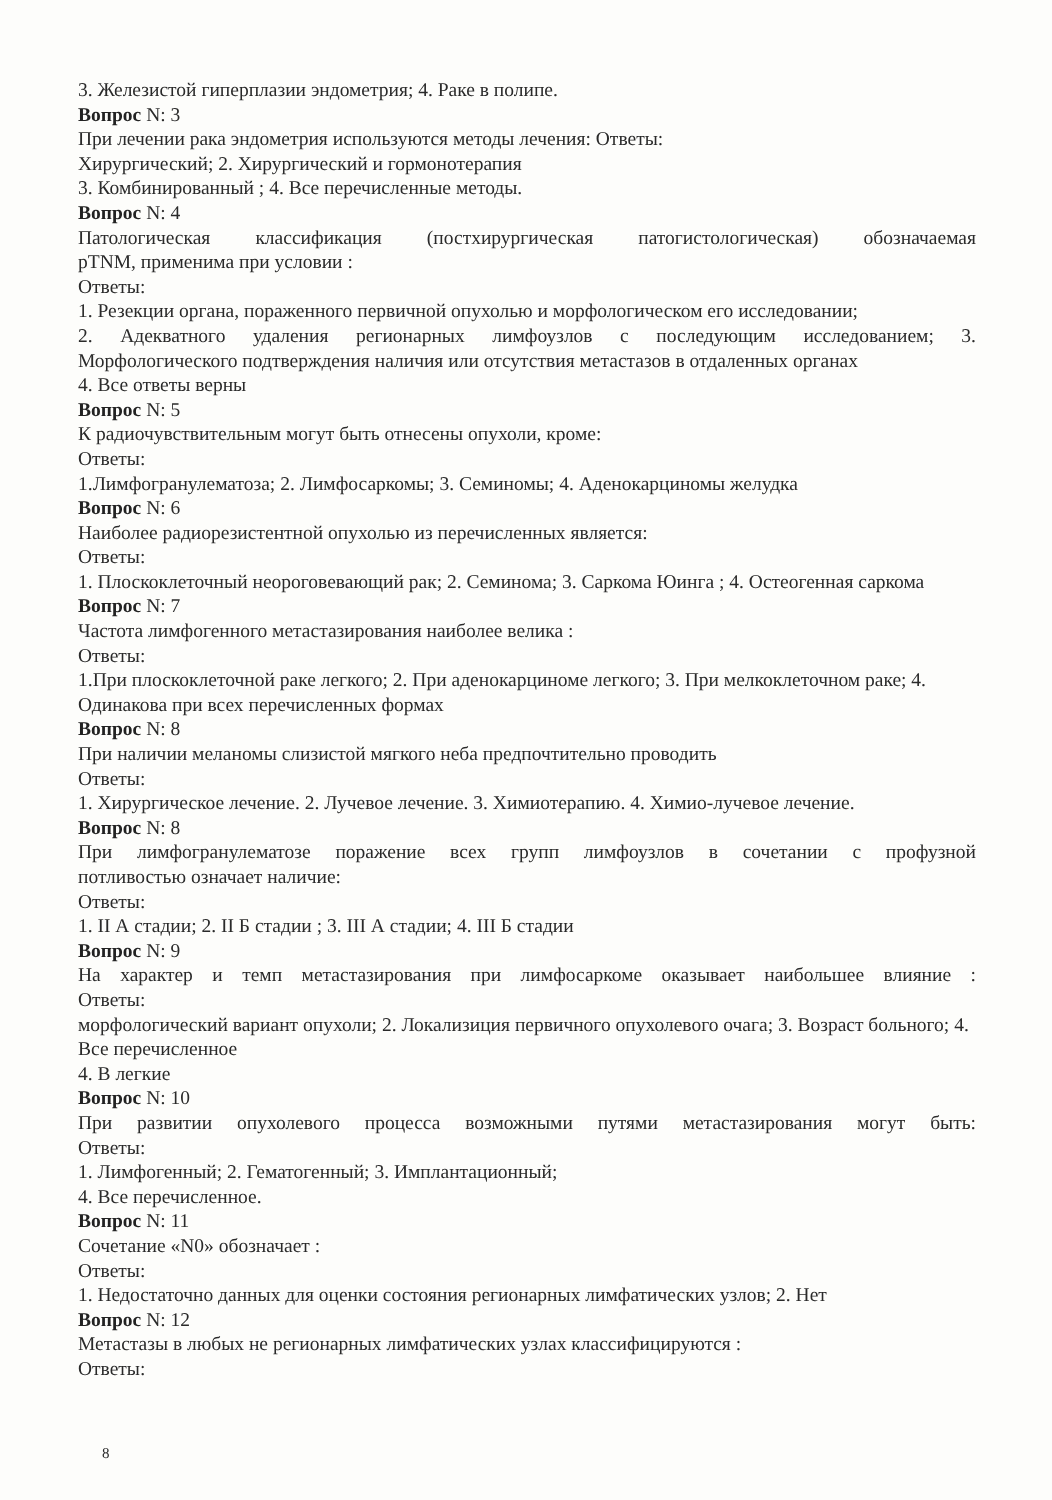3. Железистой гиперплазии эндометрия; 4. Раке в полипе.
Вопрос N: 3
При лечении рака эндометрия используются методы лечения: Ответы:
Хирургический; 2. Хирургический и гормонотерапия
3. Комбинированный ; 4. Все перечисленные методы.
Вопрос N: 4
Патологическая классификация (постхирургическая патогистологическая) обозначаемая
pTNM, применима при условии :
Ответы:
1. Резекции органа, пораженного первичной опухолью и морфологическом его исследовании;
2. Адекватного удаления регионарных лимфоузлов с последующим исследованием; 3.
Морфологического подтверждения наличия или отсутствия метастазов в отдаленных органах
4. Все ответы верны
Вопрос N: 5
К радиочувствительным могут быть отнесены опухоли, кроме:
Ответы:
1.Лимфогранулематоза; 2. Лимфосаркомы; 3. Семиномы; 4. Аденокарциномы желудка
Вопрос N: 6
Наиболее радиорезистентной опухолью из перечисленных является:
Ответы:
1. Плоскоклеточный неороговевающий рак; 2. Семинома; 3. Саркома Юинга ; 4. Остеогенная саркома
Вопрос N: 7
Частота лимфогенного метастазирования наиболее велика :
Ответы:
1.При плоскоклеточной раке легкого; 2. При аденокарциноме легкого; 3. При мелкоклеточном раке; 4. Одинакова при всех перечисленных формах
Вопрос N: 8
При наличии меланомы слизистой мягкого неба предпочтительно проводить
Ответы:
1. Хирургическое лечение. 2. Лучевое лечение. 3. Химиотерапию. 4. Химио-лучевое лечение.
Вопрос N: 8
При лимфогранулематозе поражение всех групп лимфоузлов в сочетании с профузной
потливостью означает наличие:
Ответы:
1. II А стадии; 2. II Б стадии ; 3. III А стадии; 4. III Б стадии
Вопрос N: 9
На характер и темп метастазирования при лимфосаркоме оказывает наибольшее влияние :
Ответы:
морфологический вариант опухоли; 2. Локализиция первичного опухолевого очага; 3. Возраст больного; 4. Все перечисленное
4. В легкие
Вопрос N: 10
При развитии опухолевого процесса возможными путями метастазирования могут быть:
Ответы:
1. Лимфогенный; 2. Гематогенный; 3. Имплантационный;
4. Все перечисленное.
Вопрос N: 11
Сочетание «N0» обозначает :
Ответы:
1. Недостаточно данных для оценки состояния регионарных лимфатических узлов; 2. Нет
Вопрос N: 12
Метастазы в любых не регионарных лимфатических узлах классифицируются :
Ответы:
8